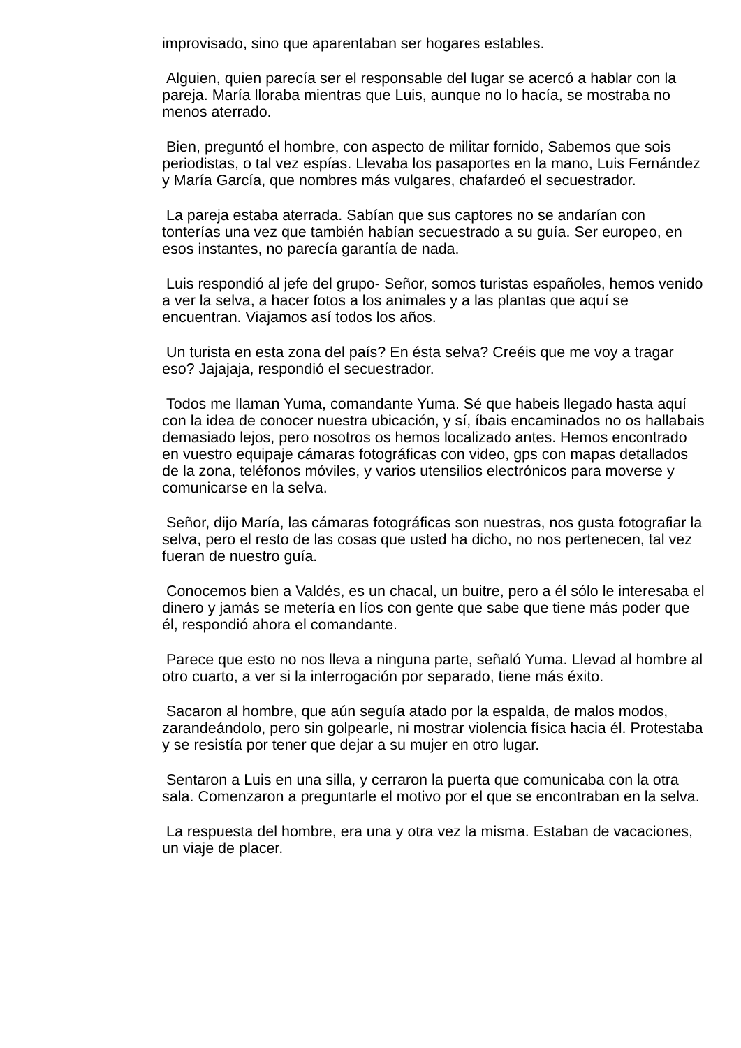improvisado, sino que aparentaban ser hogares estables.
Alguien, quien parecía ser el responsable del lugar se acercó a hablar con la pareja. María lloraba mientras que Luis, aunque no lo hacía, se mostraba no menos aterrado.
Bien, preguntó el hombre, con aspecto de militar fornido, Sabemos que sois periodistas, o tal vez espías. Llevaba los pasaportes en la mano, Luis Fernández y María García, que nombres más vulgares, chafardeó el secuestrador.
La pareja estaba aterrada. Sabían que sus captores no se andarían con tonterías una vez que también habían secuestrado a su guía. Ser europeo, en esos instantes, no parecía garantía de nada.
Luis respondió al jefe del grupo- Señor, somos turistas españoles, hemos venido a ver la selva, a hacer fotos a los animales y a las plantas que aquí se encuentran. Viajamos así todos los años.
Un turista en esta zona del país? En ésta selva? Creéis que me voy a tragar eso? Jajajaja, respondió el secuestrador.
Todos me llaman Yuma, comandante Yuma. Sé que habeis llegado hasta aquí con la idea de conocer nuestra ubicación, y sí, íbais encaminados no os hallabais demasiado lejos, pero nosotros os hemos localizado antes. Hemos encontrado en vuestro equipaje cámaras fotográficas con video, gps con mapas detallados de la zona, teléfonos móviles, y varios utensilios electrónicos para moverse y comunicarse en la selva.
Señor, dijo María, las cámaras fotográficas son nuestras, nos gusta fotografiar la selva, pero el resto de las cosas que usted ha dicho, no nos pertenecen, tal vez fueran de nuestro guía.
Conocemos bien a Valdés, es un chacal, un buitre, pero a él sólo le interesaba el dinero y jamás se metería en líos con gente que sabe que tiene más poder que él, respondió ahora el comandante.
Parece que esto no nos lleva a ninguna parte, señaló Yuma. Llevad al hombre al otro cuarto, a ver si la interrogación por separado, tiene más éxito.
Sacaron al hombre, que aún seguía atado por la espalda, de malos modos, zarandeándolo, pero sin golpearle, ni mostrar violencia física hacia él. Protestaba y se resistía por tener que dejar a su mujer en otro lugar.
Sentaron a Luis en una silla, y cerraron la puerta que comunicaba con la otra sala. Comenzaron a preguntarle el motivo por el que se encontraban en la selva.
La respuesta del hombre, era una y otra vez la misma. Estaban de vacaciones, un viaje de placer.